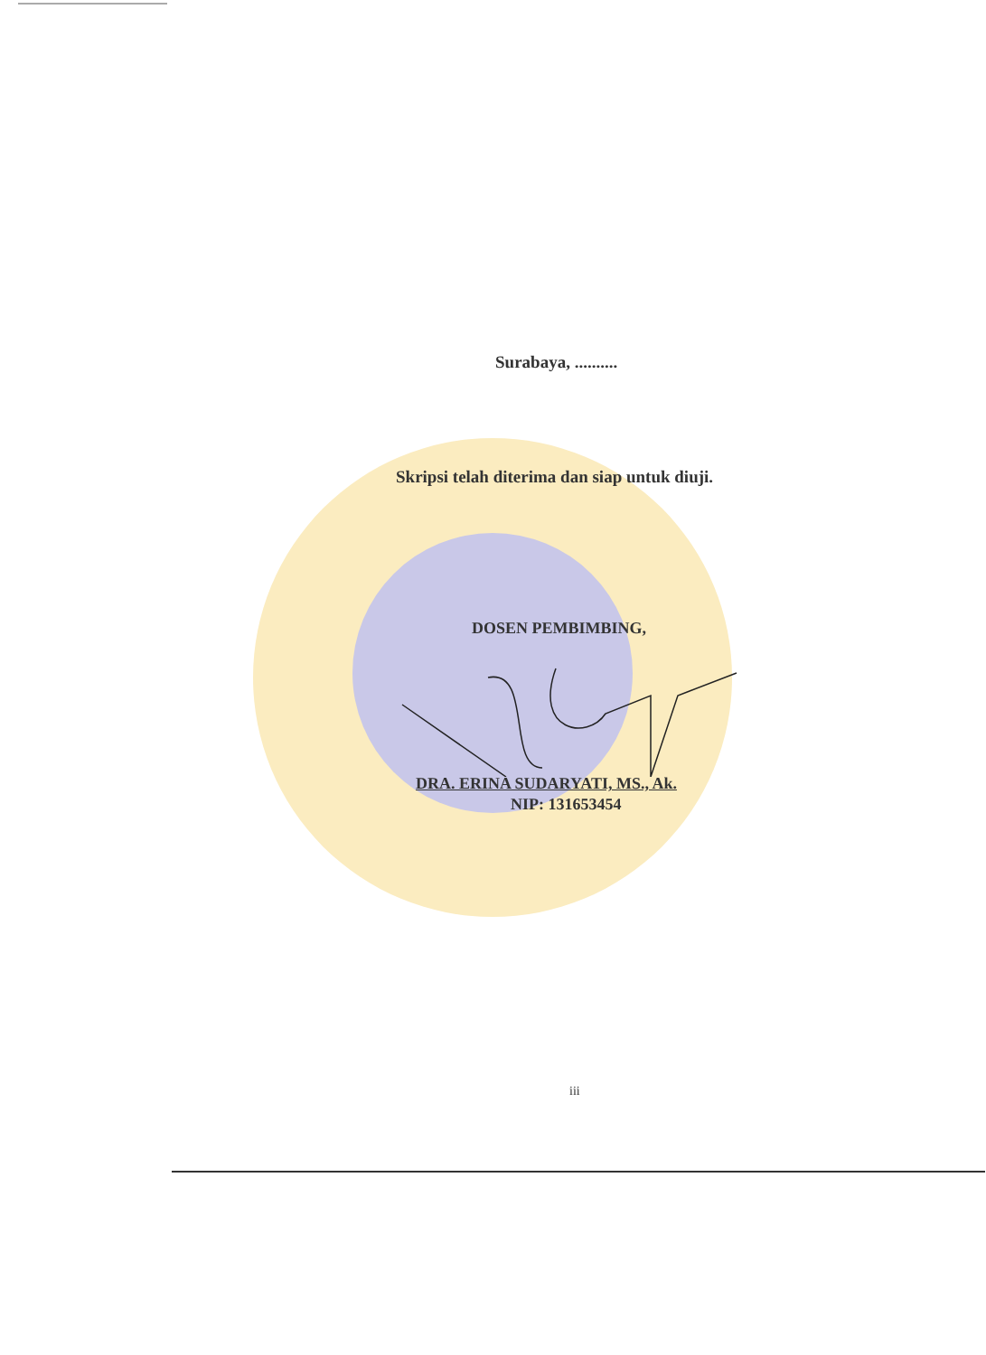Surabaya, ..........
Skripsi telah diterima dan siap untuk diuji.
DOSEN PEMBIMBING,
DRA. ERINA SUDARYATI, MS., Ak.
NIP: 131653454
iii